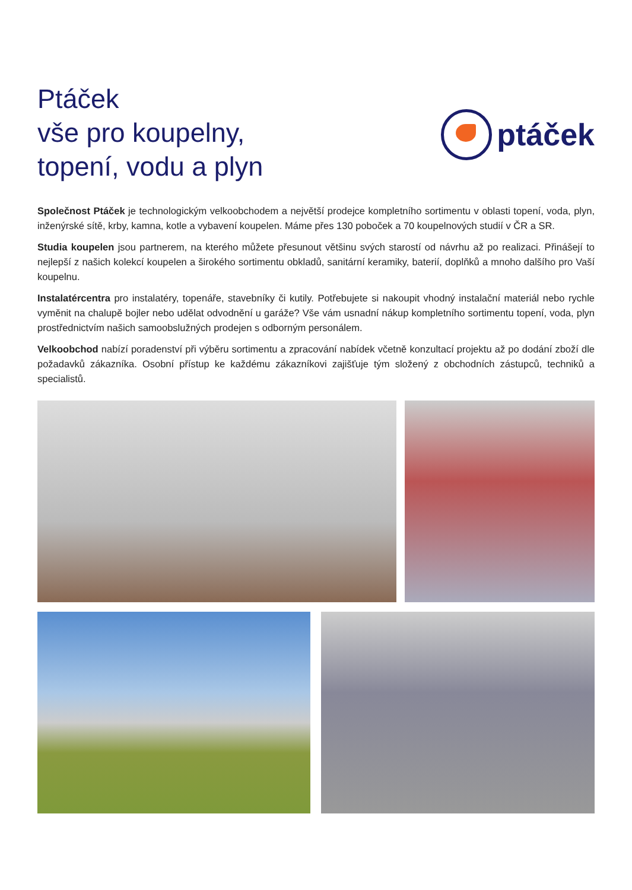Ptáček
vše pro koupelny,
topení, vodu a plyn
ptáček
Společnost Ptáček je technologickým velkoobchodem a největší prodejce kompletního sortimentu v oblasti topení, voda, plyn, inženýrské sítě, krby, kamna, kotle a vybavení koupelen. Máme přes 130 poboček a 70 koupelnových studií v ČR a SR.
Studia koupelen jsou partnerem, na kterého můžete přesunout většinu svých starostí od návrhu až po realizaci. Přinášejí to nejlepší z našich kolekcí koupelen a širokého sortimentu obkladů, sanitární keramiky, baterií, doplňků a mnoho dalšího pro Vaší koupelnu.
Instalatércentra pro instalatéry, topenáře, stavebníky či kutily. Potřebujete si nakoupit vhodný instalační materiál nebo rychle vyměnit na chalupě bojler nebo udělat odvodnění u garáže? Vše vám usnadní nákup kompletního sortimentu topení, voda, plyn prostřednictvím našich samoobslužných prodejen s odborným personálem.
Velkoobchod nabízí poradenství při výběru sortimentu a zpracování nabídek včetně konzultací projektu až po dodání zboží dle požadavků zákazníka. Osobní přístup ke každému zákazníkovi zajišťuje tým složený z obchodních zástupců, techniků a specialistů.